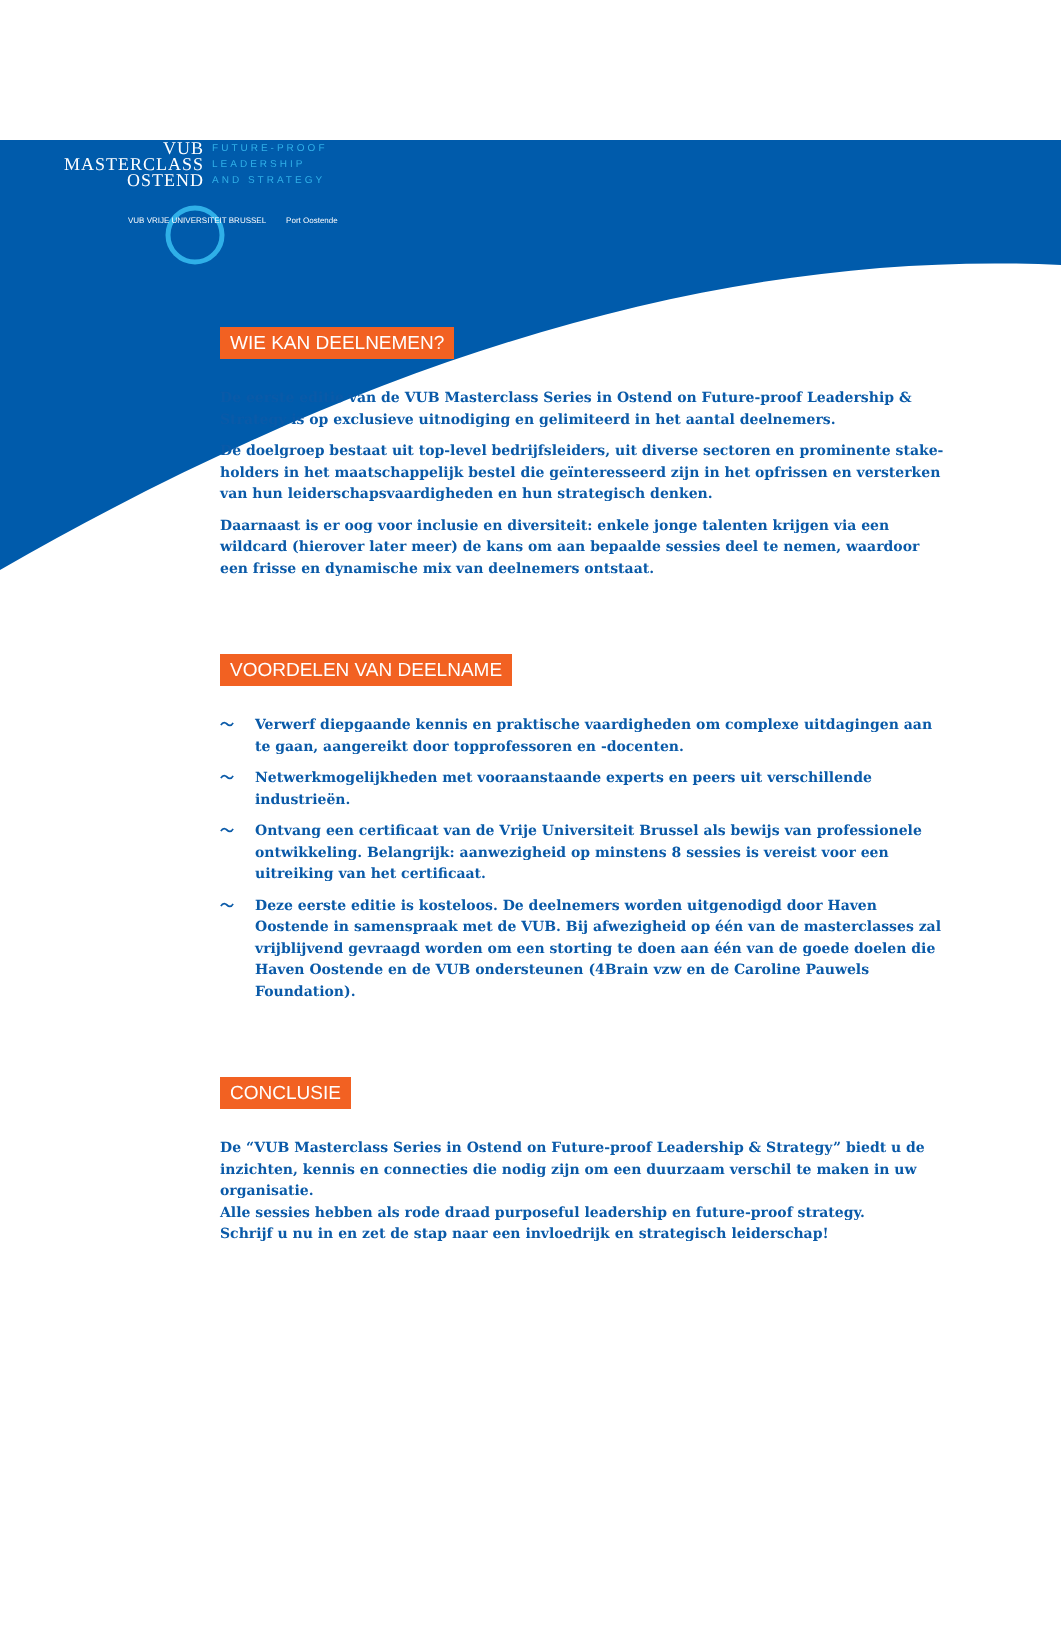VUB
MASTERCLASS
OSTEND
FUTURE-PROOF
LEADERSHIP
AND STRATEGY
VUB VRIJE UNIVERSITEIT BRUSSEL Port Oostende
WIE KAN DEELNEMEN?
De eerste editie van de VUB Masterclass Series in Ostend on Future-proof Leadership & Strategy is op exclusieve uitnodiging en gelimiteerd in het aantal deelnemers.
De doelgroep bestaat uit top-level bedrijfsleiders, uit diverse sectoren en prominente stake-holders in het maatschappelijk bestel die geïnteresseerd zijn in het opfrissen en versterken van hun leiderschapsvaardigheden en hun strategisch denken.
Daarnaast is er oog voor inclusie en diversiteit: enkele jonge talenten krijgen via een wildcard (hierover later meer) de kans om aan bepaalde sessies deel te nemen, waardoor een frisse en dynamische mix van deelnemers ontstaat.
VOORDELEN VAN DEELNAME
〜 Verwerf diepgaande kennis en praktische vaardigheden om complexe uitdagingen aan te gaan, aangereikt door topprofessoren en -docenten.
〜 Netwerkmogelijkheden met vooraanstaande experts en peers uit verschillende industrieën.
〜 Ontvang een certificaat van de Vrije Universiteit Brussel als bewijs van professionele ontwikkeling. Belangrijk: aanwezigheid op minstens 8 sessies is vereist voor een uitreiking van het certificaat.
〜 Deze eerste editie is kosteloos. De deelnemers worden uitgenodigd door Haven Oostende in samenspraak met de VUB. Bij afwezigheid op één van de masterclasses zal vrijblijvend gevraagd worden om een storting te doen aan één van de goede doelen die Haven Oostende en de VUB ondersteunen (4Brain vzw en de Caroline Pauwels Foundation).
CONCLUSIE
De “VUB Masterclass Series in Ostend on Future-proof Leadership & Strategy” biedt u de inzichten, kennis en connecties die nodig zijn om een duurzaam verschil te maken in uw organisatie.
Alle sessies hebben als rode draad purposeful leadership en future-proof strategy.
Schrijf u nu in en zet de stap naar een invloedrijk en strategisch leiderschap!